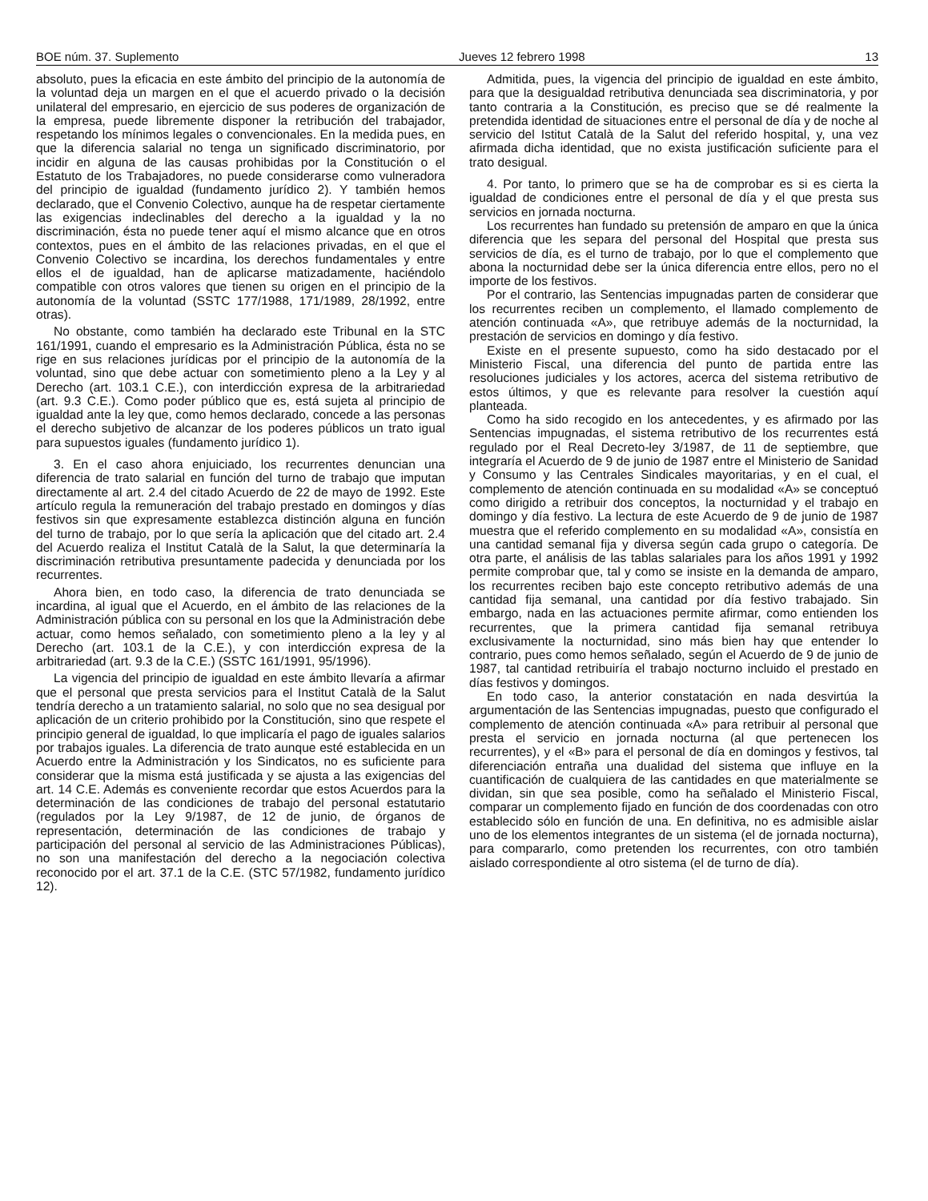BOE núm. 37. Suplemento Jueves 12 febrero 1998 13
absoluto, pues la eficacia en este ámbito del principio de la autonomía de la voluntad deja un margen en el que el acuerdo privado o la decisión unilateral del empresario, en ejercicio de sus poderes de organización de la empresa, puede libremente disponer la retribución del trabajador, respetando los mínimos legales o convencionales. En la medida pues, en que la diferencia salarial no tenga un significado discriminatorio, por incidir en alguna de las causas prohibidas por la Constitución o el Estatuto de los Trabajadores, no puede considerarse como vulneradora del principio de igualdad (fundamento jurídico 2). Y también hemos declarado, que el Convenio Colectivo, aunque ha de respetar ciertamente las exigencias indeclinables del derecho a la igualdad y la no discriminación, ésta no puede tener aquí el mismo alcance que en otros contextos, pues en el ámbito de las relaciones privadas, en el que el Convenio Colectivo se incardina, los derechos fundamentales y entre ellos el de igualdad, han de aplicarse matizadamente, haciéndolo compatible con otros valores que tienen su origen en el principio de la autonomía de la voluntad (SSTC 177/1988, 171/1989, 28/1992, entre otras).
No obstante, como también ha declarado este Tribunal en la STC 161/1991, cuando el empresario es la Administración Pública, ésta no se rige en sus relaciones jurídicas por el principio de la autonomía de la voluntad, sino que debe actuar con sometimiento pleno a la Ley y al Derecho (art. 103.1 C.E.), con interdicción expresa de la arbitrariedad (art. 9.3 C.E.). Como poder público que es, está sujeta al principio de igualdad ante la ley que, como hemos declarado, concede a las personas el derecho subjetivo de alcanzar de los poderes públicos un trato igual para supuestos iguales (fundamento jurídico 1).
3. En el caso ahora enjuiciado, los recurrentes denuncian una diferencia de trato salarial en función del turno de trabajo que imputan directamente al art. 2.4 del citado Acuerdo de 22 de mayo de 1992. Este artículo regula la remuneración del trabajo prestado en domingos y días festivos sin que expresamente establezca distinción alguna en función del turno de trabajo, por lo que sería la aplicación que del citado art. 2.4 del Acuerdo realiza el Institut Català de la Salut, la que determinaría la discriminación retributiva presuntamente padecida y denunciada por los recurrentes.
Ahora bien, en todo caso, la diferencia de trato denunciada se incardina, al igual que el Acuerdo, en el ámbito de las relaciones de la Administración pública con su personal en los que la Administración debe actuar, como hemos señalado, con sometimiento pleno a la ley y al Derecho (art. 103.1 de la C.E.), y con interdicción expresa de la arbitrariedad (art. 9.3 de la C.E.) (SSTC 161/1991, 95/1996).
La vigencia del principio de igualdad en este ámbito llevaría a afirmar que el personal que presta servicios para el Institut Català de la Salut tendría derecho a un tratamiento salarial, no solo que no sea desigual por aplicación de un criterio prohibido por la Constitución, sino que respete el principio general de igualdad, lo que implicaría el pago de iguales salarios por trabajos iguales. La diferencia de trato aunque esté establecida en un Acuerdo entre la Administración y los Sindicatos, no es suficiente para considerar que la misma está justificada y se ajusta a las exigencias del art. 14 C.E. Además es conveniente recordar que estos Acuerdos para la determinación de las condiciones de trabajo del personal estatutario (regulados por la Ley 9/1987, de 12 de junio, de órganos de representación, determinación de las condiciones de trabajo y participación del personal al servicio de las Administraciones Públicas), no son una manifestación del derecho a la negociación colectiva reconocido por el art. 37.1 de la C.E. (STC 57/1982, fundamento jurídico 12).
Admitida, pues, la vigencia del principio de igualdad en este ámbito, para que la desigualdad retributiva denunciada sea discriminatoria, y por tanto contraria a la Constitución, es preciso que se dé realmente la pretendida identidad de situaciones entre el personal de día y de noche al servicio del Istitut Català de la Salut del referido hospital, y, una vez afirmada dicha identidad, que no exista justificación suficiente para el trato desigual.
4. Por tanto, lo primero que se ha de comprobar es si es cierta la igualdad de condiciones entre el personal de día y el que presta sus servicios en jornada nocturna.
Los recurrentes han fundado su pretensión de amparo en que la única diferencia que les separa del personal del Hospital que presta sus servicios de día, es el turno de trabajo, por lo que el complemento que abona la nocturnidad debe ser la única diferencia entre ellos, pero no el importe de los festivos.
Por el contrario, las Sentencias impugnadas parten de considerar que los recurrentes reciben un complemento, el llamado complemento de atención continuada «A», que retribuye además de la nocturnidad, la prestación de servicios en domingo y día festivo.
Existe en el presente supuesto, como ha sido destacado por el Ministerio Fiscal, una diferencia del punto de partida entre las resoluciones judiciales y los actores, acerca del sistema retributivo de estos últimos, y que es relevante para resolver la cuestión aquí planteada.
Como ha sido recogido en los antecedentes, y es afirmado por las Sentencias impugnadas, el sistema retributivo de los recurrentes está regulado por el Real Decreto-ley 3/1987, de 11 de septiembre, que integraría el Acuerdo de 9 de junio de 1987 entre el Ministerio de Sanidad y Consumo y las Centrales Sindicales mayoritarias, y en el cual, el complemento de atención continuada en su modalidad «A» se conceptuó como dirigido a retribuir dos conceptos, la nocturnidad y el trabajo en domingo y día festivo. La lectura de este Acuerdo de 9 de junio de 1987 muestra que el referido complemento en su modalidad «A», consistía en una cantidad semanal fija y diversa según cada grupo o categoría. De otra parte, el análisis de las tablas salariales para los años 1991 y 1992 permite comprobar que, tal y como se insiste en la demanda de amparo, los recurrentes reciben bajo este concepto retributivo además de una cantidad fija semanal, una cantidad por día festivo trabajado. Sin embargo, nada en las actuaciones permite afirmar, como entienden los recurrentes, que la primera cantidad fija semanal retribuya exclusivamente la nocturnidad, sino más bien hay que entender lo contrario, pues como hemos señalado, según el Acuerdo de 9 de junio de 1987, tal cantidad retribuiría el trabajo nocturno incluido el prestado en días festivos y domingos.
En todo caso, la anterior constatación en nada desvirtúa la argumentación de las Sentencias impugnadas, puesto que configurado el complemento de atención continuada «A» para retribuir al personal que presta el servicio en jornada nocturna (al que pertenecen los recurrentes), y el «B» para el personal de día en domingos y festivos, tal diferenciación entraña una dualidad del sistema que influye en la cuantificación de cualquiera de las cantidades en que materialmente se dividan, sin que sea posible, como ha señalado el Ministerio Fiscal, comparar un complemento fijado en función de dos coordenadas con otro establecido sólo en función de una. En definitiva, no es admisible aislar uno de los elementos integrantes de un sistema (el de jornada nocturna), para compararlo, como pretenden los recurrentes, con otro también aislado correspondiente al otro sistema (el de turno de día).